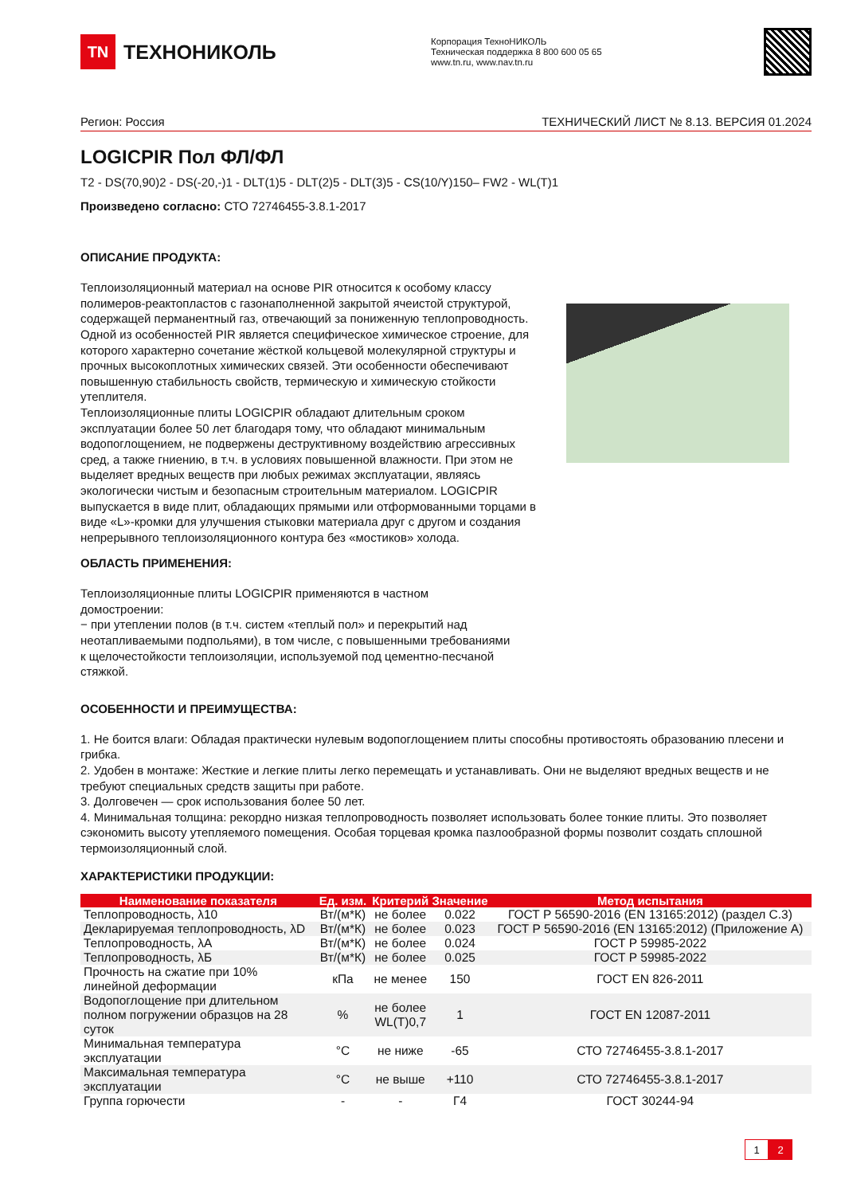TN
ТЕХНОНИКОЛЬ
Корпорация ТехноНИКОЛЬ
Техническая поддержка 8 800 600 05 65
www.tn.ru, www.nav.tn.ru
Регион: Россия ТЕХНИЧЕСКИЙ ЛИСТ № 8.13. ВЕРСИЯ 01.2024
LOGICPIR Пол ФЛ/ФЛ
T2 - DS(70,90)2 - DS(-20,-)1 - DLT(1)5 - DLT(2)5 - DLT(3)5 - CS(10/Y)150– FW2 - WL(T)1
Произведено согласно: СТО 72746455-3.8.1-2017
ОПИСАНИЕ ПРОДУКТА:
Теплоизоляционный материал на основе PIR относится к особому классу полимеров-реактопластов с газонаполненной закрытой ячеистой структурой, содержащей перманентный газ, отвечающий за пониженную теплопроводность. Одной из особенностей PIR является специфическое химическое строение, для которого характерно сочетание жёсткой кольцевой молекулярной структуры и прочных высокоплотных химических связей. Эти особенности обеспечивают повышенную стабильность свойств, термическую и химическую стойкости утеплителя.
Теплоизоляционные плиты LOGICPIR обладают длительным сроком эксплуатации более 50 лет благодаря тому, что обладают минимальным водопоглощением, не подвержены деструктивному воздействию агрессивных сред, а также гниению, в т.ч. в условиях повышенной влажности. При этом не выделяет вредных веществ при любых режимах эксплуатации, являясь экологически чистым и безопасным строительным материалом. LOGICPIR выпускается в виде плит, обладающих прямыми или отформованными торцами в виде «L»-кромки для улучшения стыковки материала друг с другом и создания непрерывного теплоизоляционного контура без «мостиков» холода.
ОБЛАСТЬ ПРИМЕНЕНИЯ:
Теплоизоляционные плиты LOGICPIR применяются в частном домостроении:
− при утеплении полов (в т.ч. систем «теплый пол» и перекрытий над неотапливаемыми подпольями), в том числе, с повышенными требованиями к щелочестойкости теплоизоляции, используемой под цементно-песчаной стяжкой.
ОСОБЕННОСТИ И ПРЕИМУЩЕСТВА:
1. Не боится влаги: Обладая практически нулевым водопоглощением плиты способны противостоять образованию плесени и грибка.
2. Удобен в монтаже: Жесткие и легкие плиты легко перемещать и устанавливать. Они не выделяют вредных веществ и не требуют специальных средств защиты при работе.
3. Долговечен — срок использования более 50 лет.
4. Минимальная толщина: рекордно низкая теплопроводность позволяет использовать более тонкие плиты. Это позволяет сэкономить высоту утепляемого помещения. Особая торцевая кромка пазлообразной формы позволит создать сплошной термоизоляционный слой.
ХАРАКТЕРИСТИКИ ПРОДУКЦИИ:
| Наименование показателя | Ед. изм. | Критерий | Значение | Метод испытания |
| --- | --- | --- | --- | --- |
| Теплопроводность, λ10 | Вт/(м*К) | не более | 0.022 | ГОСТ Р 56590-2016 (EN 13165:2012) (раздел С.3) |
| Декларируемая теплопроводность, λD | Вт/(м*К) | не более | 0.023 | ГОСТ Р 56590-2016 (EN 13165:2012) (Приложение А) |
| Теплопроводность, λА | Вт/(м*К) | не более | 0.024 | ГОСТ Р 59985-2022 |
| Теплопроводность, λБ | Вт/(м*К) | не более | 0.025 | ГОСТ Р 59985-2022 |
| Прочность на сжатие при 10% линейной деформации | кПа | не менее | 150 | ГОСТ EN 826-2011 |
| Водопоглощение при длительном полном погружении образцов на 28 суток | % | не более WL(T)0,7 | 1 | ГОСТ EN 12087-2011 |
| Минимальная температура эксплуатации | °C | не ниже | -65 | СТО 72746455-3.8.1-2017 |
| Максимальная температура эксплуатации | °C | не выше | +110 | СТО 72746455-3.8.1-2017 |
| Группа горючести | - | - | Г4 | ГОСТ 30244-94 |
1 2